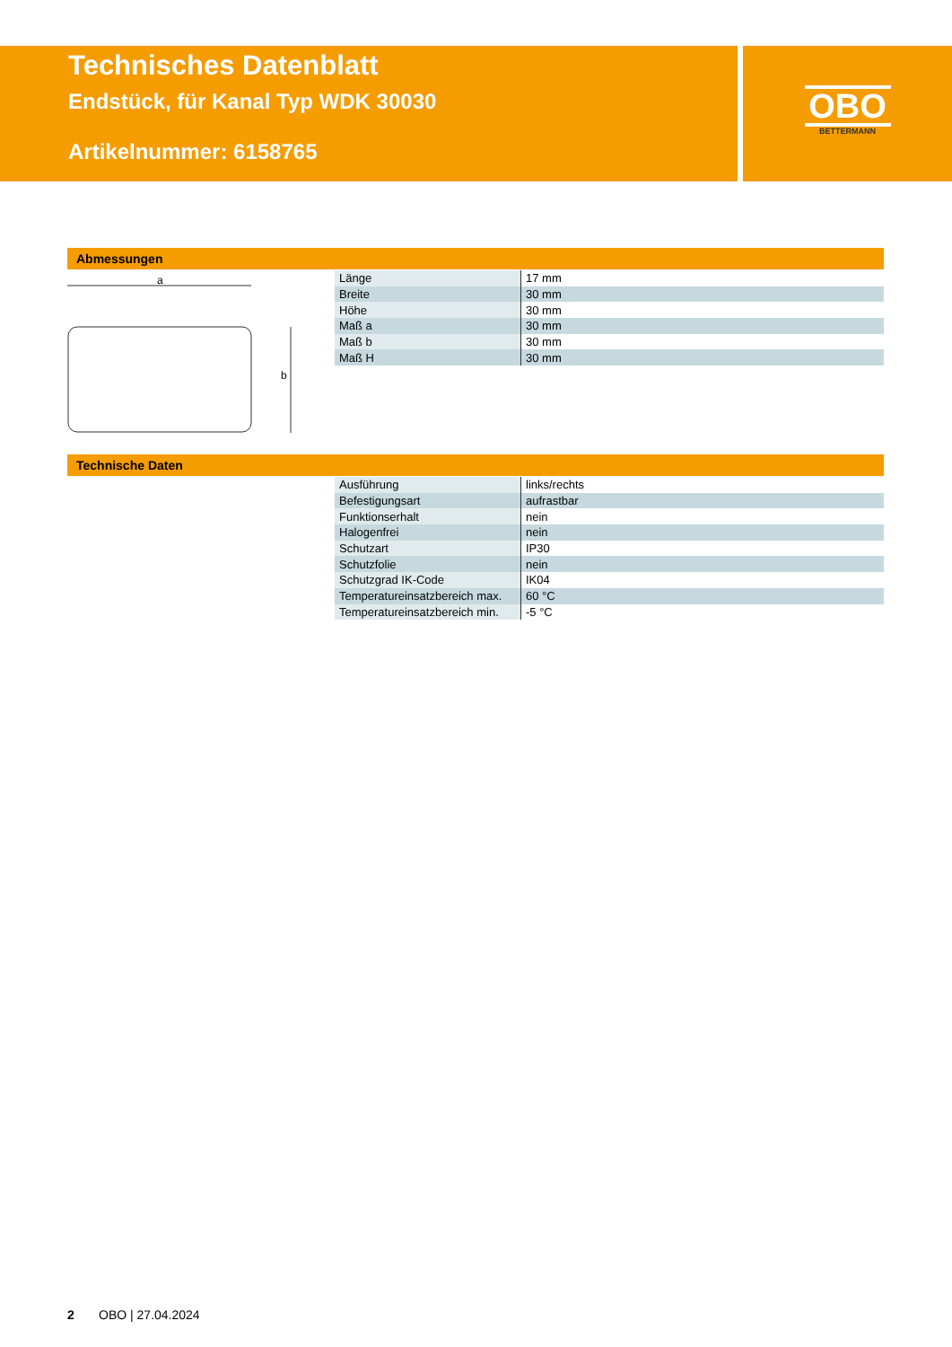Technisches Datenblatt
Endstück, für Kanal Typ WDK 30030
Artikelnummer: 6158765
OBO
BETTERMANN
Abmessungen
a
b
| Länge | 17 mm |
| Breite | 30 mm |
| Höhe | 30 mm |
| Maß a | 30 mm |
| Maß b | 30 mm |
| Maß H | 30 mm |
Technische Daten
| Ausführung | links/rechts |
| Befestigungsart | aufrastbar |
| Funktionserhalt | nein |
| Halogenfrei | nein |
| Schutzart | IP30 |
| Schutzfolie | nein |
| Schutzgrad IK-Code | IK04 |
| Temperatureinsatzbereich max. | 60 °C |
| Temperatureinsatzbereich min. | -5 °C |
2 OBO | 27.04.2024